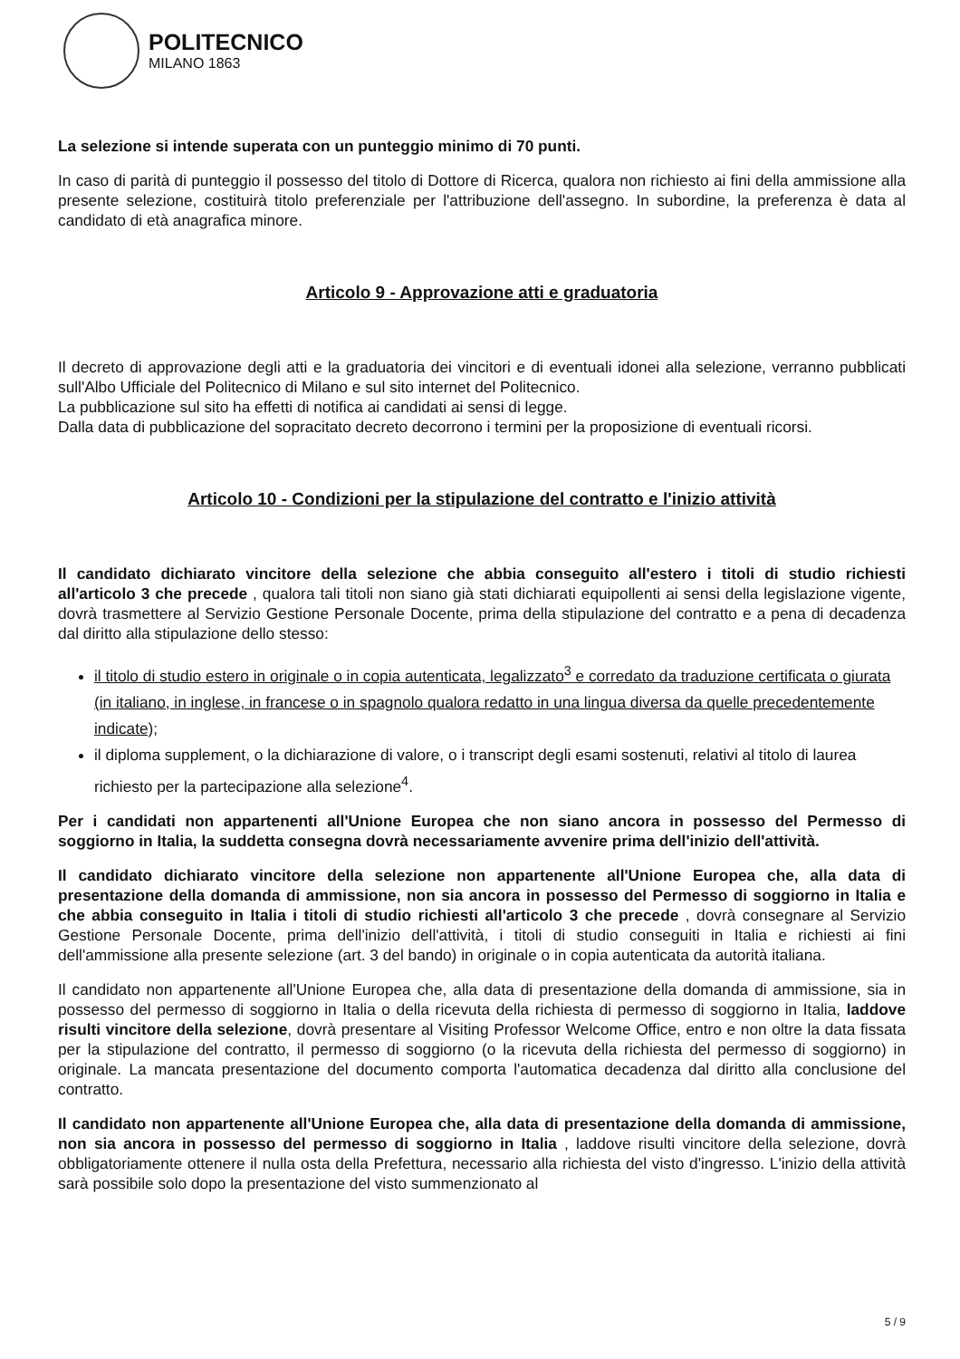POLITECNICO
MILANO 1863
La selezione si intende superata con un punteggio minimo di 70 punti.
In caso di parità di punteggio il possesso del titolo di Dottore di Ricerca, qualora non richiesto ai fini della ammissione alla presente selezione, costituirà titolo preferenziale per l'attribuzione dell'assegno. In subordine, la preferenza è data al candidato di età anagrafica minore.
Articolo 9 - Approvazione atti e graduatoria
Il decreto di approvazione degli atti e la graduatoria dei vincitori e di eventuali idonei alla selezione, verranno pubblicati sull'Albo Ufficiale del Politecnico di Milano e sul sito internet del Politecnico.
La pubblicazione sul sito ha effetti di notifica ai candidati ai sensi di legge.
Dalla data di pubblicazione del sopracitato decreto decorrono i termini per la proposizione di eventuali ricorsi.
Articolo 10 - Condizioni per la stipulazione del contratto e l'inizio attività
Il candidato dichiarato vincitore della selezione che abbia conseguito all'estero i titoli di studio richiesti all'articolo 3 che precede , qualora tali titoli non siano già stati dichiarati equipollenti ai sensi della legislazione vigente, dovrà trasmettere al Servizio Gestione Personale Docente, prima della stipulazione del contratto e a pena di decadenza dal diritto alla stipulazione dello stesso:
il titolo di studio estero in originale o in copia autenticata, legalizzato<sup>3</sup> e corredato da traduzione certificata o giurata (in italiano, in inglese, in francese o in spagnolo qualora redatto in una lingua diversa da quelle precedentemente indicate);
il diploma supplement, o la dichiarazione di valore, o i transcript degli esami sostenuti, relativi al titolo di laurea richiesto per la partecipazione alla selezione<sup>4</sup>.
Per i candidati non appartenenti all'Unione Europea che non siano ancora in possesso del Permesso di soggiorno in Italia, la suddetta consegna dovrà necessariamente avvenire prima dell'inizio dell'attività.
Il candidato dichiarato vincitore della selezione non appartenente all'Unione Europea che, alla data di presentazione della domanda di ammissione, non sia ancora in possesso del Permesso di soggiorno in Italia e che abbia conseguito in Italia i titoli di studio richiesti all'articolo 3 che precede , dovrà consegnare al Servizio Gestione Personale Docente, prima dell'inizio dell'attività, i titoli di studio conseguiti in Italia e richiesti ai fini dell'ammissione alla presente selezione (art. 3 del bando) in originale o in copia autenticata da autorità italiana.
Il candidato non appartenente all'Unione Europea che, alla data di presentazione della domanda di ammissione, sia in possesso del permesso di soggiorno in Italia o della ricevuta della richiesta di permesso di soggiorno in Italia, laddove risulti vincitore della selezione, dovrà presentare al Visiting Professor Welcome Office, entro e non oltre la data fissata per la stipulazione del contratto, il permesso di soggiorno (o la ricevuta della richiesta del permesso di soggiorno) in originale. La mancata presentazione del documento comporta l'automatica decadenza dal diritto alla conclusione del contratto.
Il candidato non appartenente all'Unione Europea che, alla data di presentazione della domanda di ammissione, non sia ancora in possesso del permesso di soggiorno in Italia , laddove risulti vincitore della selezione, dovrà obbligatoriamente ottenere il nulla osta della Prefettura, necessario alla richiesta del visto d'ingresso. L'inizio della attività sarà possibile solo dopo la presentazione del visto summenzionato al
5 / 9